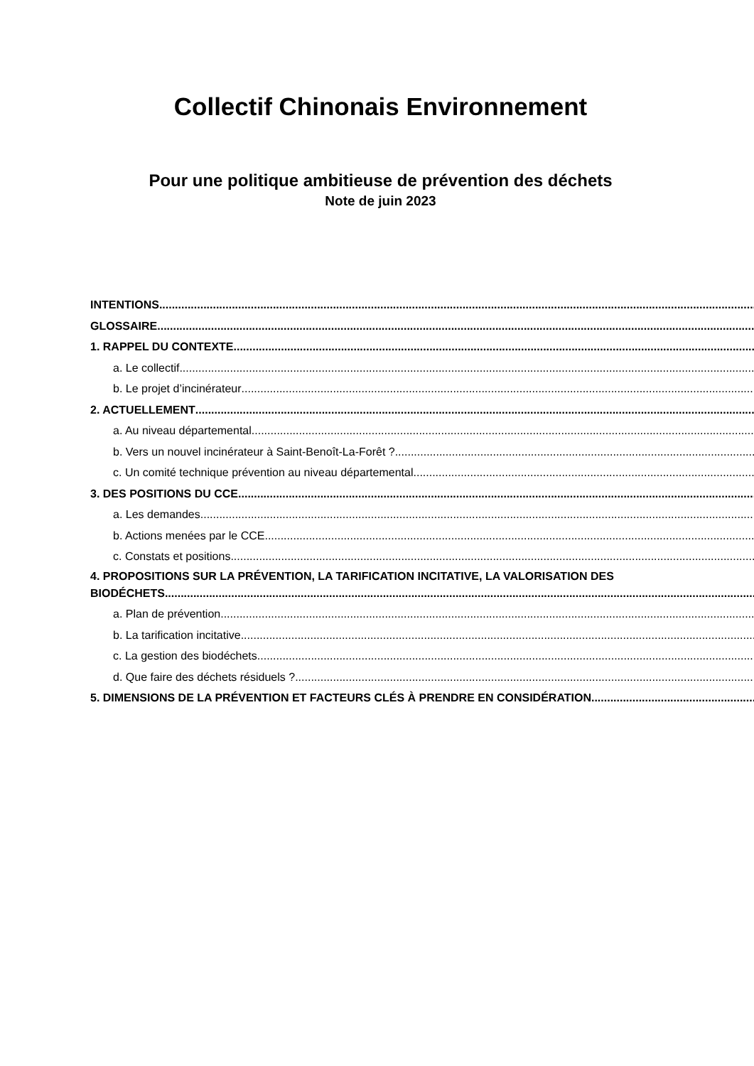Collectif Chinonais Environnement
Pour une politique ambitieuse de prévention des déchets
Note de juin 2023
INTENTIONS
GLOSSAIRE
1. RAPPEL DU CONTEXTE
a. Le collectif
b. Le projet d’incinérateur
2. ACTUELLEMENT
a. Au niveau départemental
b. Vers un nouvel incinérateur à Saint-Benoît-La-Forêt ?
c. Un comité technique prévention au niveau départemental
3. DES POSITIONS DU CCE
a. Les demandes
b. Actions menées par le CCE
c. Constats et positions
4. PROPOSITIONS SUR LA PRÉVENTION, LA TARIFICATION INCITATIVE, LA VALORISATION DES
BIODÉCHETS
a. Plan de prévention
b. La tarification incitative
c. La gestion des biodéchets
d. Que faire des déchets résiduels ?
5. DIMENSIONS DE LA PRÉVENTION ET FACTEURS CLÉS À PRENDRE EN CONSIDÉRATION